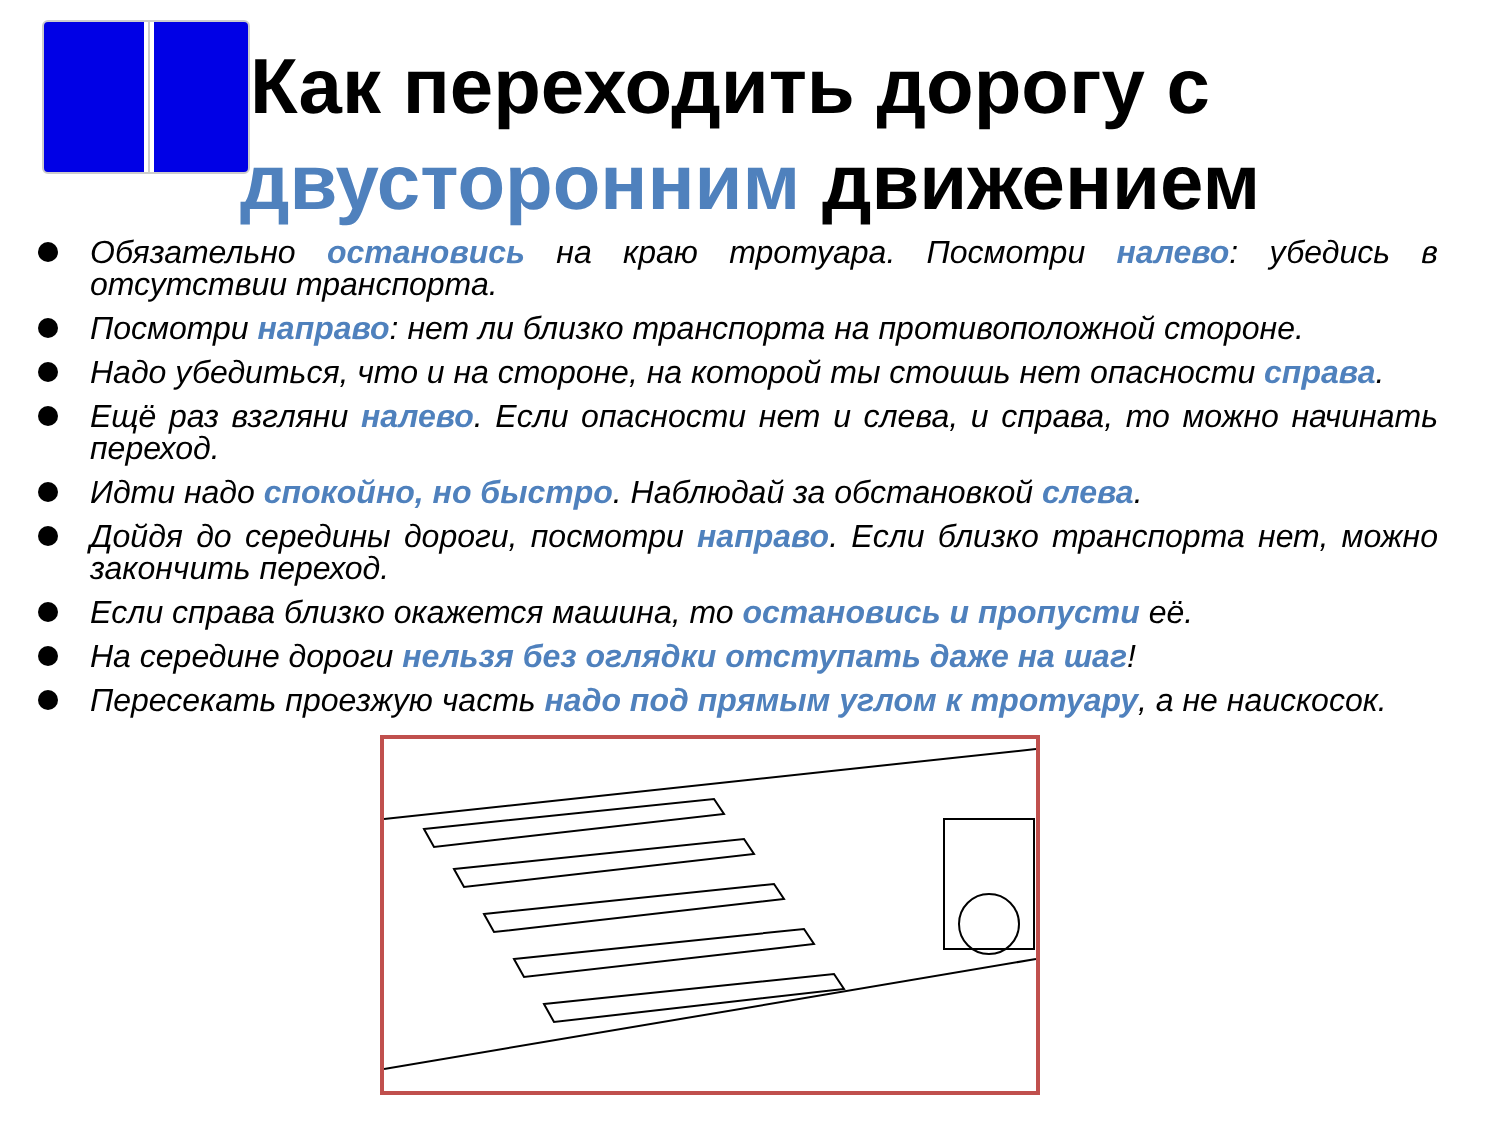Как переходить дорогу с
двусторонним движением
Обязательно остановись на краю тротуара. Посмотри налево: убедись в отсутствии транспорта.
Посмотри направо: нет ли близко транспорта на противоположной стороне.
Надо убедиться, что и на стороне, на которой ты стоишь нет опасности справа.
Ещё раз взгляни налево. Если опасности нет и слева, и справа, то можно начинать переход.
Идти надо спокойно, но быстро. Наблюдай за обстановкой слева.
Дойдя до середины дороги, посмотри направо. Если близко транспорта нет, можно закончить переход.
Если справа близко окажется машина, то остановись и пропусти её.
На середине дороги нельзя без оглядки отступать даже на шаг!
Пересекать проезжую часть надо под прямым углом к тротуару, а не наискосок.